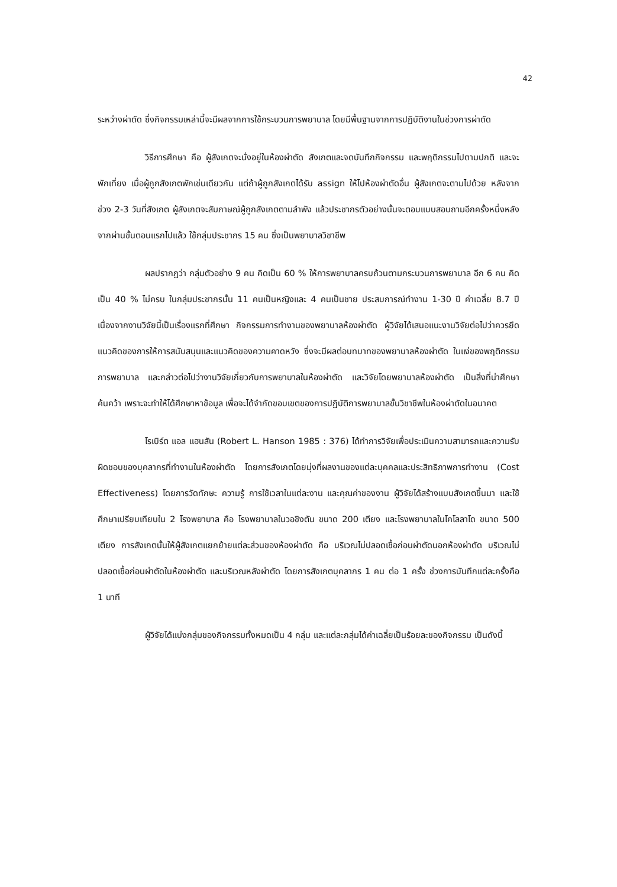42
ระหว่างผ่าตัด ซึ่งกิจกรรมเหล่านี้จะมีผลจากการใช้กระบวนการพยาบาล โดยมีพื้นฐานจากการปฏิบัติงานในช่วงการผ่าตัด
วิธีการศึกษา คือ ผู้สังเกตจะนั่งอยู่ในห้องผ่าตัด สังเกตและจดบันทึกกิจกรรม และพฤติกรรมไปตามปกติ และจะพักเที่ยง เมื่อผู้ถูกสังเกตพักเช่นเดียวกัน แต่ถ้าผู้ถูกสังเกตได้รับ assign ให้ไปห้องผ่าตัดอื่น ผู้สังเกตจะตามไปด้วย หลังจากช่วง 2-3 วันที่สังเกต ผู้สังเกตจะสัมภาษณ์ผู้ถูกสังเกตตามลำพัง แล้วประชากรตัวอย่างนั้นจะตอบแบบสอบถามอีกครั้งหนึ่งหลังจากผ่านขั้นตอนแรกไปแล้ว ใช้กลุ่มประชากร 15 คน ซึ่งเป็นพยาบาลวิชาชีพ
ผลปรากฏว่า กลุ่มตัวอย่าง 9 คน คิดเป็น 60 % ให้การพยาบาลครบถ้วนตามกระบวนการพยาบาล อีก 6 คน คิดเป็น 40 % ไม่ครบ ในกลุ่มประชากรนั้น 11 คนเป็นหญิงและ 4 คนเป็นชาย ประสบการณ์ทำงาน 1-30 ปี ค่าเฉลี่ย 8.7 ปี เนื่องจากงานวิจัยนี้เป็นเรื่องแรกที่ศึกษา กิจกรรมการทำงานของพยาบาลห้องผ่าตัด ผู้วิจัยได้เสนอแนะงานวิจัยต่อไปว่าควรยึดแนวคิดของการให้การสนับสนุนและแนวคิดของความคาดหวัง ซึ่งจะมีผลต่อบทบาทของพยาบาลห้องผ่าตัด ในแง่ของพฤติกรรมการพยาบาล และกล่าวต่อไปว่างานวิจัยเกี่ยวกับการพยาบาลในห้องผ่าตัด และวิจัยโดยพยาบาลห้องผ่าตัด เป็นสิ่งที่น่าศึกษาค้นคว้า เพราะจะทำให้ได้ศึกษาหาข้อมูล เพื่อจะได้จำกัดขอบเขตของการปฏิบัติการพยาบาลขั้นวิชาชีพในห้องผ่าตัดในอนาคต
โรเบิร์ต แอล แฮนสัน (Robert L. Hanson 1985 : 376) ได้ทำการวิจัยเพื่อประเมินความสามารถและความรับผิดชอบของบุคลากรที่ทำงานในห้องผ่าตัด โดยการสังเกตโดยมุ่งที่ผลงานของแต่ละบุคคลและประสิทธิภาพการทำงาน (Cost Effectiveness) โดยการวัดทักษะ ความรู้ การใช้เวลาในแต่ละงาน และคุณค่าของงาน ผู้วิจัยได้สร้างแบบสังเกตขึ้นมา และใช้ศึกษาเปรียบเทียบใน 2 โรงพยาบาล คือ โรงพยาบาลในวอชิงตัน ขนาด 200 เตียง และโรงพยาบาลในโคโลลาโด ขนาด 500 เตียง การสังเกตนั้นให้ผู้สังเกตแยกย้ายแต่ละส่วนของห้องผ่าตัด คือ บริเวณไม่ปลอดเชื้อก่อนผ่าตัดนอกห้องผ่าตัด บริเวณไม่ปลอดเชื้อก่อนผ่าตัดในห้องผ่าตัด และบริเวณหลังผ่าตัด โดยการสังเกตบุคลากร 1 คน ต่อ 1 ครั้ง ช่วงการบันทึกแต่ละครั้งคือ 1 นาที
ผู้วิจัยได้แบ่งกลุ่มของกิจกรรมทั้งหมดเป็น 4 กลุ่ม และแต่ละกลุ่มได้ค่าเฉลี่ยเป็นร้อยละของกิจกรรม เป็นดังนี้